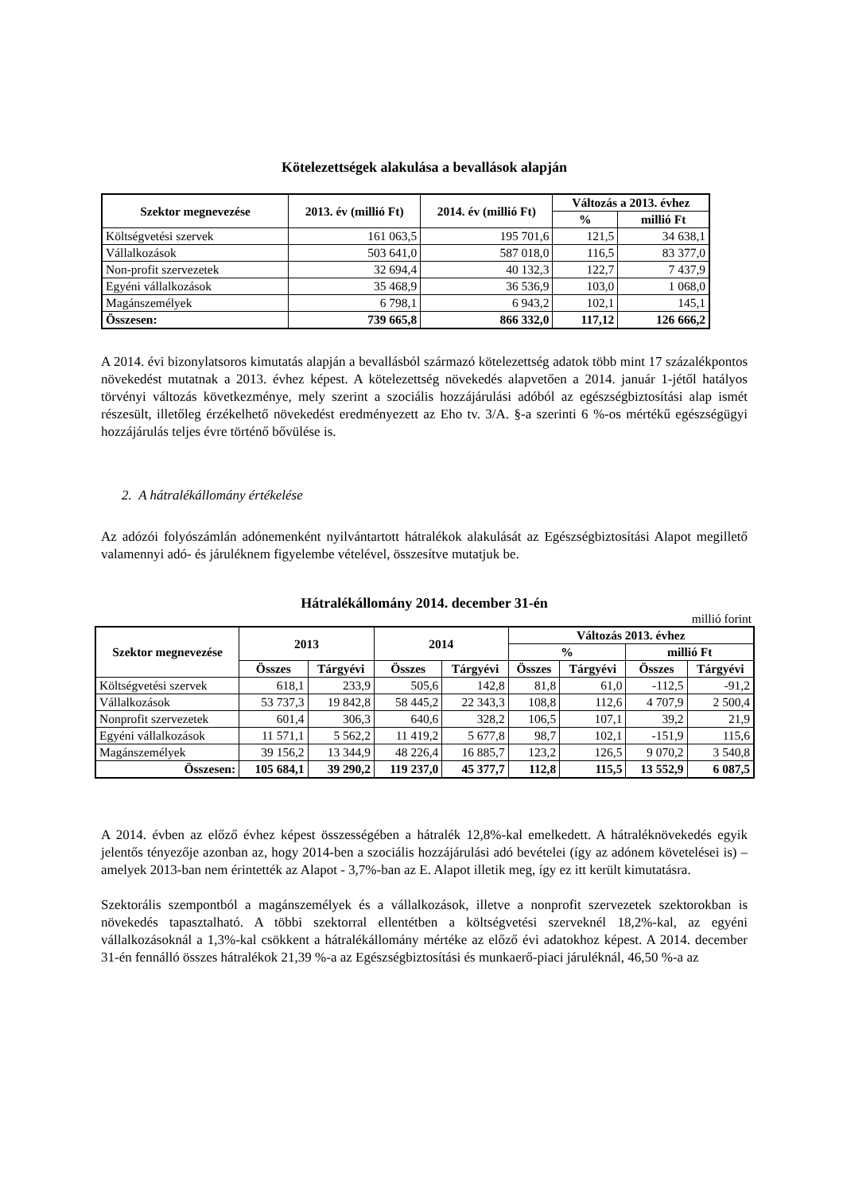Kötelezettségek alakulása a bevallások alapján
| Szektor megnevezése | 2013. év (millió Ft) | 2014. év (millió Ft) | Változás a 2013. évhez | |
| --- | --- | --- | --- | --- |
| | | | % | millió Ft |
| Költségvetési szervek | 161 063,5 | 195 701,6 | 121,5 | 34 638,1 |
| Vállalkozások | 503 641,0 | 587 018,0 | 116,5 | 83 377,0 |
| Non-profit szervezetek | 32 694,4 | 40 132,3 | 122,7 | 7 437,9 |
| Egyéni vállalkozások | 35 468,9 | 36 536,9 | 103,0 | 1 068,0 |
| Magánszemélyek | 6 798,1 | 6 943,2 | 102,1 | 145,1 |
| Összesen: | 739 665,8 | 866 332,0 | 117,12 | 126 666,2 |
A 2014. évi bizonylatsoros kimutatás alapján a bevallásból származó kötelezettség adatok több mint 17 százalékpontos növekedést mutatnak a 2013. évhez képest. A kötelezettség növekedés alapvetően a 2014. január 1-jétől hatályos törvényi változás következménye, mely szerint a szociális hozzájárulási adóból az egészségbiztosítási alap ismét részesült, illetőleg érzékelhető növekedést eredményezett az Eho tv. 3/A. §-a szerinti 6 %-os mértékű egészségügyi hozzájárulás teljes évre történő bővülése is.
2. A hátralékállomány értékelése
Az adózói folyószámlán adónemenként nyilvántartott hátralékok alakulását az Egészségbiztosítási Alapot megillető valamennyi adó- és járuléknem figyelembe vételével, összesítve mutatjuk be.
Hátralékállomány 2014. december 31-én
millió forint
| Szektor megnevezése | 2013 | | 2014 | | Változás 2013. évhez | | | |
| --- | --- | --- | --- | --- | --- | --- | --- | --- |
| | | | | | % | | millió Ft | |
| | Összes | Tárgyévi | Összes | Tárgyévi | Összes | Tárgyévi | Összes | Tárgyévi |
| Költségvetési szervek | 618,1 | 233,9 | 505,6 | 142,8 | 81,8 | 61,0 | -112,5 | -91,2 |
| Vállalkozások | 53 737,3 | 19 842,8 | 58 445,2 | 22 343,3 | 108,8 | 112,6 | 4 707,9 | 2 500,4 |
| Nonprofit szervezetek | 601,4 | 306,3 | 640,6 | 328,2 | 106,5 | 107,1 | 39,2 | 21,9 |
| Egyéni vállalkozások | 11 571,1 | 5 562,2 | 11 419,2 | 5 677,8 | 98,7 | 102,1 | -151,9 | 115,6 |
| Magánszemélyek | 39 156,2 | 13 344,9 | 48 226,4 | 16 885,7 | 123,2 | 126,5 | 9 070,2 | 3 540,8 |
| Összesen: | 105 684,1 | 39 290,2 | 119 237,0 | 45 377,7 | 112,8 | 115,5 | 13 552,9 | 6 087,5 |
A 2014. évben az előző évhez képest összességében a hátralék 12,8%-kal emelkedett. A hátraléknövekedés egyik jelentős tényezője azonban az, hogy 2014-ben a szociális hozzájárulási adó bevételei (így az adónem követelései is) – amelyek 2013-ban nem érintették az Alapot - 3,7%-ban az E. Alapot illetik meg, így ez itt került kimutatásra.
Szektorális szempontból a magánszemélyek és a vállalkozások, illetve a nonprofit szervezetek szektorokban is növekedés tapasztalható. A többi szektorral ellentétben a költségvetési szerveknél 18,2%-kal, az egyéni vállalkozásoknál a 1,3%-kal csökkent a hátralékállomány mértéke az előző évi adatokhoz képest. A 2014. december 31-én fennálló összes hátralékok 21,39 %-a az Egészségbiztosítási és munkaerő-piaci járuléknál, 46,50 %-a az